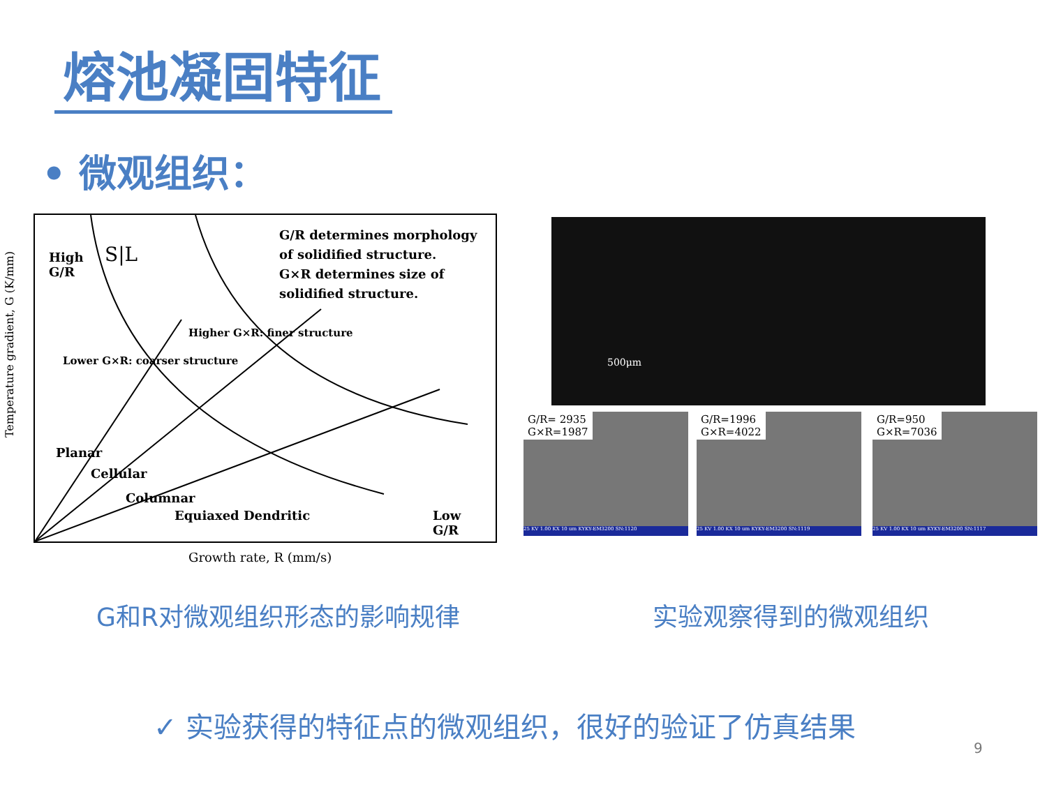熔池凝固特征
• 微观组织：
Temperature gradient, G (K/mm)
High
G/R
S|L
G/R determines morphology
of solidified structure.
G×R determines size of
solidified structure.
Planar
Cellular
Columnar
Equiaxed Dendritic
Low
G/R
Higher G×R: finer structure
Lower G×R: coarser structure
Growth rate, R (mm/s)
500μm
G/R= 2935
G×R=1987
25 KV 1.00 KX 10 um KYKY-EM3200 SN:1120
G/R=1996
G×R=4022
25 KV 1.00 KX 10 um KYKY-EM3200 SN:1119
G/R=950
G×R=7036
25 KV 1.00 KX 10 um KYKY-EM3200 SN:1117
G和R对微观组织形态的影响规律 实验观察得到的微观组织
✓ 实验获得的特征点的微观组织，很好的验证了仿真结果
9